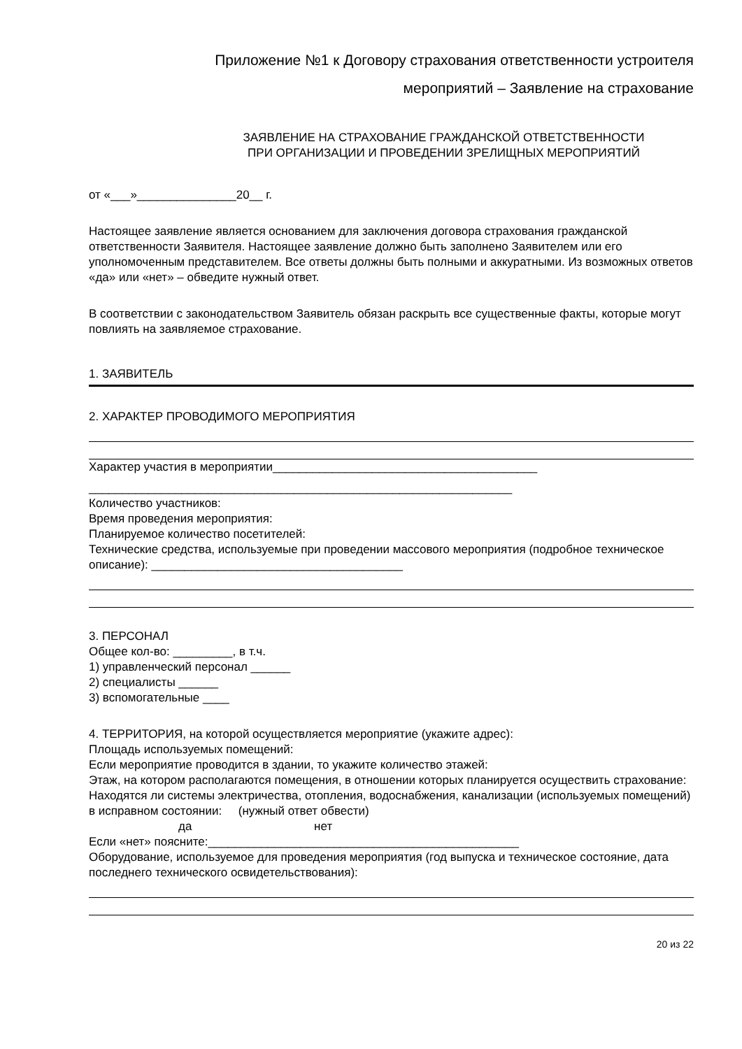Приложение №1 к Договору страхования ответственности устроителя
мероприятий – Заявление на страхование
ЗАЯВЛЕНИЕ НА СТРАХОВАНИЕ ГРАЖДАНСКОЙ ОТВЕТСТВЕННОСТИ
ПРИ ОРГАНИЗАЦИИ И ПРОВЕДЕНИИ ЗРЕЛИЩНЫХ МЕРОПРИЯТИЙ
от «___»_______________20__ г.
Настоящее заявление является основанием для заключения договора страхования гражданской ответственности Заявителя. Настоящее заявление должно быть заполнено Заявителем или его уполномоченным представителем. Все ответы должны быть полными и аккуратными. Из возможных ответов «да» или «нет» – обведите нужный ответ.
В соответствии с законодательством Заявитель обязан раскрыть все существенные факты, которые могут повлиять на заявляемое страхование.
1. ЗАЯВИТЕЛЬ
2. ХАРАКТЕР ПРОВОДИМОГО МЕРОПРИЯТИЯ
Характер участия в мероприятии________________________________________
________________________________________________________________
Количество участников:
Время проведения мероприятия:
Планируемое количество посетителей:
Технические средства, используемые при проведении массового мероприятия (подробное техническое описание): ______________________________________
3. ПЕРСОНАЛ
Общее кол-во: _________, в т.ч.
1) управленческий персонал ______
2) специалисты ______
3) вспомогательные ____
4. ТЕРРИТОРИЯ, на которой осуществляется мероприятие (укажите адрес):
Площадь используемых помещений:
Если мероприятие проводится в здании, то укажите количество этажей:
Этаж, на котором располагаются помещения, в отношении которых планируется осуществить страхование:
Находятся ли системы электричества, отопления, водоснабжения, канализации (используемых помещений) в исправном состоянии: (нужный ответ обвести)
да нет
Если «нет» поясните:_______________________________________________
Оборудование, используемое для проведения мероприятия (год выпуска и техническое состояние, дата последнего технического освидетельствования):
20 из 22